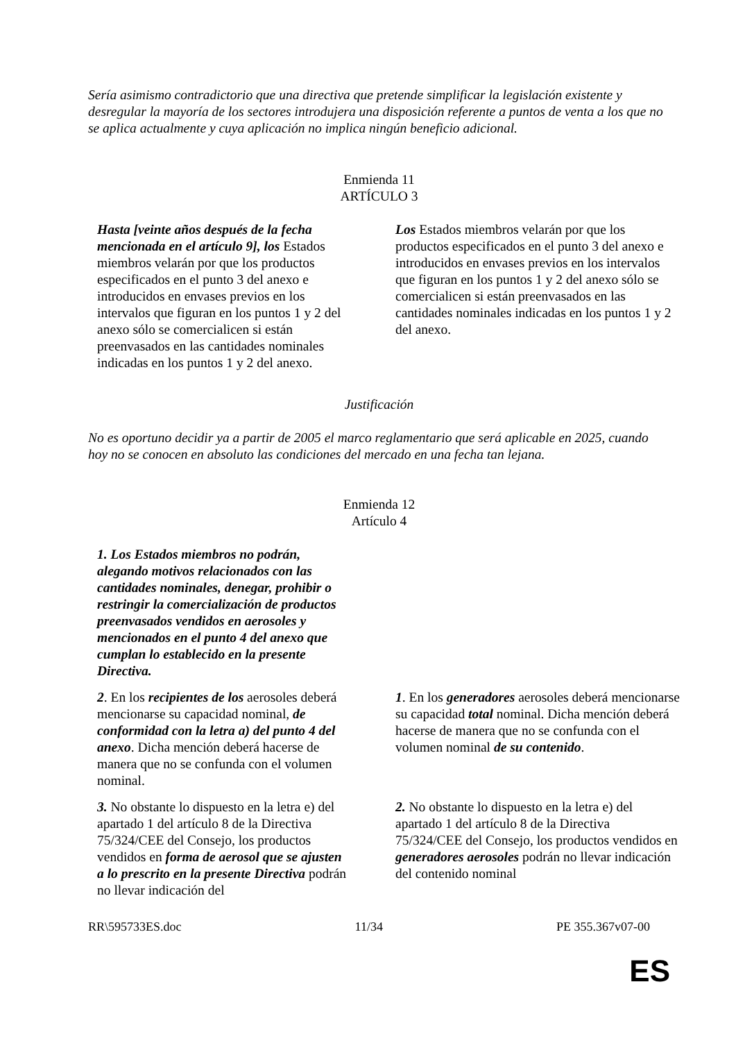Sería asimismo contradictorio que una directiva que pretende simplificar la legislación existente y desregular la mayoría de los sectores introdujera una disposición referente a puntos de venta a los que no se aplica actualmente y cuya aplicación no implica ningún beneficio adicional.
Enmienda 11
ARTÍCULO 3
| Hasta [veinte años después de la fecha mencionada en el artículo 9], los Estados miembros velarán por que los productos especificados en el punto 3 del anexo e introducidos en envases previos en los intervalos que figuran en los puntos 1 y 2 del anexo sólo se comercialicen si están preenvasados en las cantidades nominales indicadas en los puntos 1 y 2 del anexo. | Los Estados miembros velarán por que los productos especificados en el punto 3 del anexo e introducidos en envases previos en los intervalos que figuran en los puntos 1 y 2 del anexo sólo se comercialicen si están preenvasados en las cantidades nominales indicadas en los puntos 1 y 2 del anexo. |
Justificación
No es oportuno decidir ya a partir de 2005 el marco reglamentario que será aplicable en 2025, cuando hoy no se conocen en absoluto las condiciones del mercado en una fecha tan lejana.
Enmienda 12
Artículo 4
| 1. Los Estados miembros no podrán, alegando motivos relacionados con las cantidades nominales, denegar, prohibir o restringir la comercialización de productos preenvasados vendidos en aerosoles y mencionados en el punto 4 del anexo que cumplan lo establecido en la presente Directiva. | |
| 2 . En los recipientes de los aerosoles deberá mencionarse su capacidad nominal, de conformidad con la letra a) del punto 4 del anexo . Dicha mención deberá hacerse de manera que no se confunda con el volumen nominal. | 1 . En los generadores aerosoles deberá mencionarse su capacidad total nominal. Dicha mención deberá hacerse de manera que no se confunda con el volumen nominal de su contenido . |
| 3. No obstante lo dispuesto en la letra e) del apartado 1 del artículo 8 de la Directiva 75/324/CEE del Consejo, los productos vendidos en forma de aerosol que se ajusten a lo prescrito en la presente Directiva podrán no llevar indicación del | 2. No obstante lo dispuesto en la letra e) del apartado 1 del artículo 8 de la Directiva 75/324/CEE del Consejo, los productos vendidos en generadores aerosoles podrán no llevar indicación del contenido nominal |
RR\595733ES.doc 11/34 PE 355.367v07-00
ES